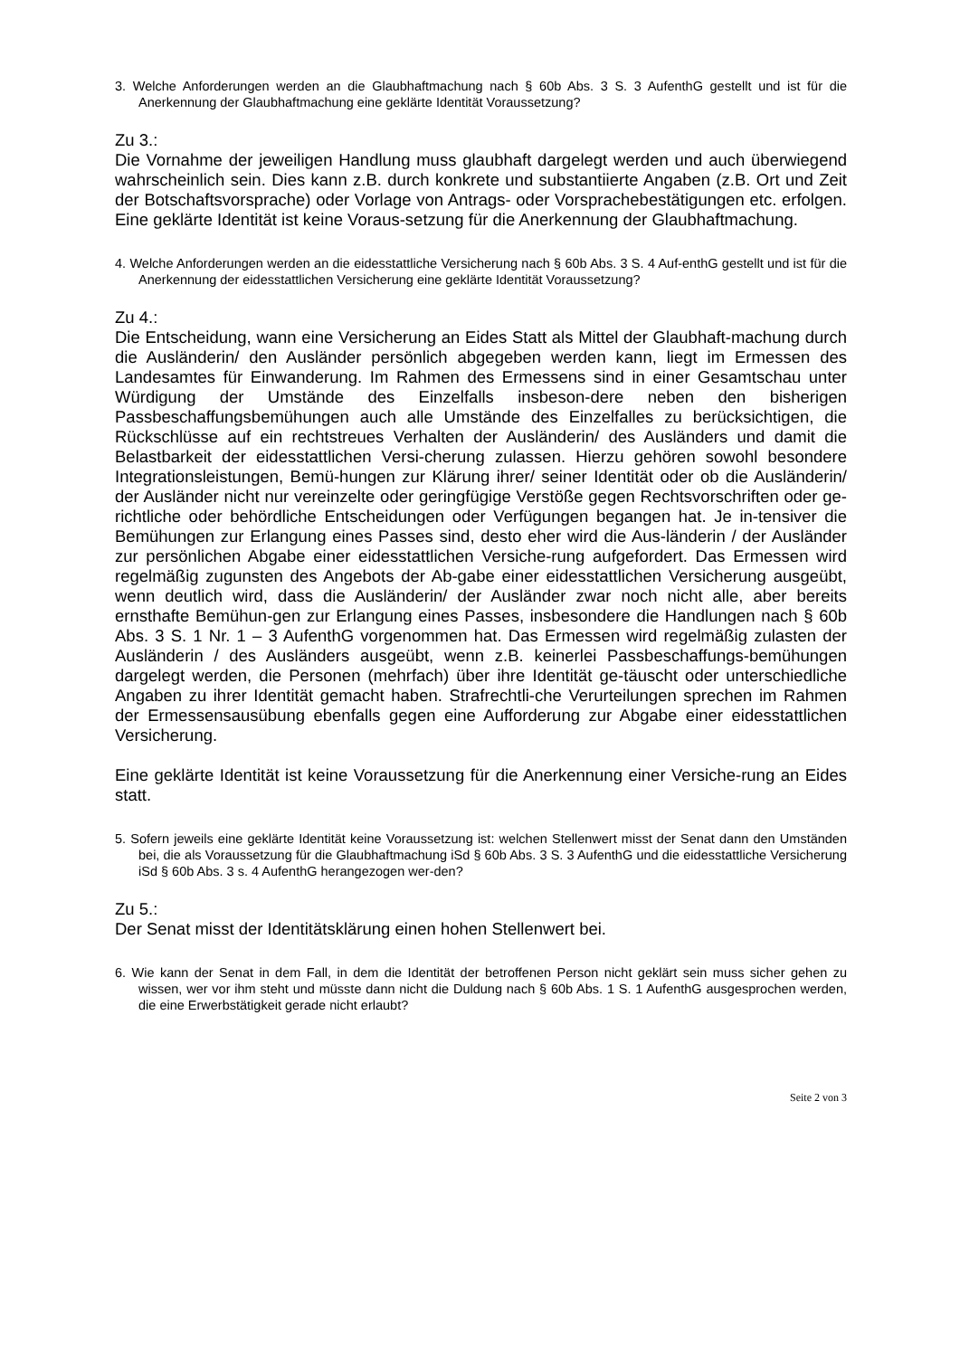3. Welche Anforderungen werden an die Glaubhaftmachung nach § 60b Abs. 3 S. 3 AufenthG gestellt und ist für die Anerkennung der Glaubhaftmachung eine geklärte Identität Voraussetzung?
Zu 3.:
Die Vornahme der jeweiligen Handlung muss glaubhaft dargelegt werden und auch überwiegend wahrscheinlich sein. Dies kann z.B. durch konkrete und substantiierte Angaben (z.B. Ort und Zeit der Botschaftsvorsprache) oder Vorlage von Antrags- oder Vorsprachebestätigungen etc. erfolgen. Eine geklärte Identität ist keine Voraus-setzung für die Anerkennung der Glaubhaftmachung.
4. Welche Anforderungen werden an die eidesstattliche Versicherung nach § 60b Abs. 3 S. 4 Auf-enthG gestellt und ist für die Anerkennung der eidesstattlichen Versicherung eine geklärte Identität Voraussetzung?
Zu 4.:
Die Entscheidung, wann eine Versicherung an Eides Statt als Mittel der Glaubhaft-machung durch die Ausländerin/ den Ausländer persönlich abgegeben werden kann, liegt im Ermessen des Landesamtes für Einwanderung. Im Rahmen des Ermessens sind in einer Gesamtschau unter Würdigung der Umstände des Einzelfalls insbeson-dere neben den bisherigen Passbeschaffungsbemühungen auch alle Umstände des Einzelfalles zu berücksichtigen, die Rückschlüsse auf ein rechtstreues Verhalten der Ausländerin/ des Ausländers und damit die Belastbarkeit der eidesstattlichen Versi-cherung zulassen. Hierzu gehören sowohl besondere Integrationsleistungen, Bemü-hungen zur Klärung ihrer/ seiner Identität oder ob die Ausländerin/ der Ausländer nicht nur vereinzelte oder geringfügige Verstöße gegen Rechtsvorschriften oder ge-richtliche oder behördliche Entscheidungen oder Verfügungen begangen hat. Je in-tensiver die Bemühungen zur Erlangung eines Passes sind, desto eher wird die Aus-länderin / der Ausländer zur persönlichen Abgabe einer eidesstattlichen Versiche-rung aufgefordert. Das Ermessen wird regelmäßig zugunsten des Angebots der Ab-gabe einer eidesstattlichen Versicherung ausgeübt, wenn deutlich wird, dass die Ausländerin/ der Ausländer zwar noch nicht alle, aber bereits ernsthafte Bemühun-gen zur Erlangung eines Passes, insbesondere die Handlungen nach § 60b Abs. 3 S. 1 Nr. 1 – 3 AufenthG vorgenommen hat. Das Ermessen wird regelmäßig zulasten der Ausländerin / des Ausländers ausgeübt, wenn z.B. keinerlei Passbeschaffungs-bemühungen dargelegt werden, die Personen (mehrfach) über ihre Identität ge-täuscht oder unterschiedliche Angaben zu ihrer Identität gemacht haben. Strafrechtli-che Verurteilungen sprechen im Rahmen der Ermessensausübung ebenfalls gegen eine Aufforderung zur Abgabe einer eidesstattlichen Versicherung.
Eine geklärte Identität ist keine Voraussetzung für die Anerkennung einer Versiche-rung an Eides statt.
5. Sofern jeweils eine geklärte Identität keine Voraussetzung ist: welchen Stellenwert misst der Senat dann den Umständen bei, die als Voraussetzung für die Glaubhaftmachung iSd § 60b Abs. 3 S. 3 AufenthG und die eidesstattliche Versicherung iSd § 60b Abs. 3 s. 4 AufenthG herangezogen wer-den?
Zu 5.:
Der Senat misst der Identitätsklärung einen hohen Stellenwert bei.
6. Wie kann der Senat in dem Fall, in dem die Identität der betroffenen Person nicht geklärt sein muss sicher gehen zu wissen, wer vor ihm steht und müsste dann nicht die Duldung nach § 60b Abs. 1 S. 1 AufenthG ausgesprochen werden, die eine Erwerbstätigkeit gerade nicht erlaubt?
Seite 2 von 3